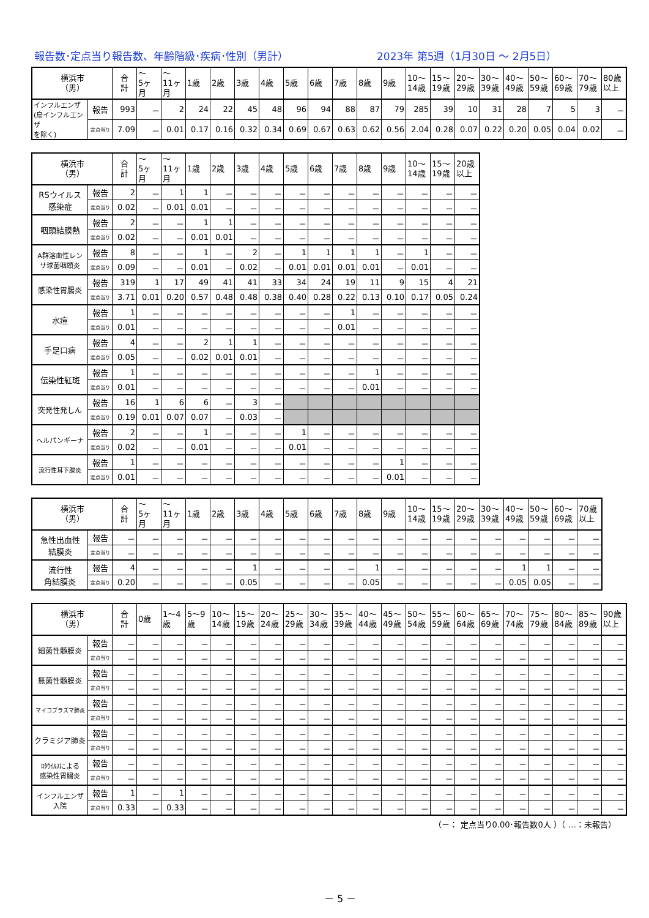報告数･定点当り報告数、年齢階級･疾病･性別（男計） 2023年 第5週（1月30日 ～ 2月5日）
| 横浜市 （男） | | 合 計 | ～ 5ヶ 月 | ～ 11ヶ 月 | 1歳 | 2歳 | 3歳 | 4歳 | 5歳 | 6歳 | 7歳 | 8歳 | 9歳 | 10～ 14歳 | 15～ 19歳 | 20～ 29歳 | 30～ 39歳 | 40～ 49歳 | 50～ 59歳 | 60～ 69歳 | 70～ 79歳 | 80歳 以上 |
| --- | --- | --- | --- | --- | --- | --- | --- | --- | --- | --- | --- | --- | --- | --- | --- | --- | --- | --- | --- | --- | --- | --- |
| インフルエンザ (鳥インフルエンザ を除く) | 報告 | 993 | － | 2 | 24 | 22 | 45 | 48 | 96 | 94 | 88 | 87 | 79 | 285 | 39 | 10 | 31 | 28 | 7 | 5 | 3 | － |
| | 定点当り | 7.09 | － | 0.01 | 0.17 | 0.16 | 0.32 | 0.34 | 0.69 | 0.67 | 0.63 | 0.62 | 0.56 | 2.04 | 0.28 | 0.07 | 0.22 | 0.20 | 0.05 | 0.04 | 0.02 | － |
| 横浜市 （男） | | 合 計 | ～ 5ヶ 月 | ～ 11ヶ 月 | 1歳 | 2歳 | 3歳 | 4歳 | 5歳 | 6歳 | 7歳 | 8歳 | 9歳 | 10～ 14歳 | 15～ 19歳 | 20歳 以上 |
| --- | --- | --- | --- | --- | --- | --- | --- | --- | --- | --- | --- | --- | --- | --- | --- | --- |
| RSウイルス 感染症 | 報告 | 2 | － | 1 | 1 | － | － | － | － | － | － | － | － | － | － | － |
| | 定点当り | 0.02 | － | 0.01 | 0.01 | － | － | － | － | － | － | － | － | － | － | － |
| 咽頭結膜熱 | 報告 | 2 | － | － | 1 | 1 | － | － | － | － | － | － | － | － | － | － |
| | 定点当り | 0.02 | － | － | 0.01 | 0.01 | － | － | － | － | － | － | － | － | － | － |
| A群溶血性レン サ球菌咽頭炎 | 報告 | 8 | － | － | 1 | － | 2 | － | 1 | 1 | 1 | 1 | － | 1 | － | － |
| | 定点当り | 0.09 | － | － | 0.01 | － | 0.02 | － | 0.01 | 0.01 | 0.01 | 0.01 | － | 0.01 | － | － |
| 感染性胃腸炎 | 報告 | 319 | 1 | 17 | 49 | 41 | 41 | 33 | 34 | 24 | 19 | 11 | 9 | 15 | 4 | 21 |
| | 定点当り | 3.71 | 0.01 | 0.20 | 0.57 | 0.48 | 0.48 | 0.38 | 0.40 | 0.28 | 0.22 | 0.13 | 0.10 | 0.17 | 0.05 | 0.24 |
| 水痘 | 報告 | 1 | － | － | － | － | － | － | － | － | 1 | － | － | － | － | － |
| | 定点当り | 0.01 | － | － | － | － | － | － | － | － | 0.01 | － | － | － | － | － |
| 手足口病 | 報告 | 4 | － | － | 2 | 1 | 1 | － | － | － | － | － | － | － | － | － |
| | 定点当り | 0.05 | － | － | 0.02 | 0.01 | 0.01 | － | － | － | － | － | － | － | － | － |
| 伝染性紅斑 | 報告 | 1 | － | － | － | － | － | － | － | － | － | 1 | － | － | － | － |
| | 定点当り | 0.01 | － | － | － | － | － | － | － | － | － | 0.01 | － | － | － | － |
| 突発性発しん | 報告 | 16 | 1 | 6 | 6 | － | 3 | － | | | | | | | | |
| | 定点当り | 0.19 | 0.01 | 0.07 | 0.07 | － | 0.03 | － | | | | | | | | |
| ヘルパンギーナ | 報告 | 2 | － | － | 1 | － | － | － | 1 | － | － | － | － | － | － | － |
| | 定点当り | 0.02 | － | － | 0.01 | － | － | － | 0.01 | － | － | － | － | － | － | － |
| 流行性耳下腺炎 | 報告 | 1 | － | － | － | － | － | － | － | － | － | － | 1 | － | － | － |
| | 定点当り | 0.01 | － | － | － | － | － | － | － | － | － | － | 0.01 | － | － | － |
| 横浜市 （男） | | 合 計 | ～ 5ヶ 月 | ～ 11ヶ 月 | 1歳 | 2歳 | 3歳 | 4歳 | 5歳 | 6歳 | 7歳 | 8歳 | 9歳 | 10～ 14歳 | 15～ 19歳 | 20～ 29歳 | 30～ 39歳 | 40～ 49歳 | 50～ 59歳 | 60～ 69歳 | 70歳 以上 |
| --- | --- | --- | --- | --- | --- | --- | --- | --- | --- | --- | --- | --- | --- | --- | --- | --- | --- | --- | --- | --- | --- |
| 急性出血性 結膜炎 | 報告 | － | － | － | － | － | － | － | － | － | － | － | － | － | － | － | － | － | － | － | － |
| | 定点当り | － | － | － | － | － | － | － | － | － | － | － | － | － | － | － | － | － | － | － | － |
| 流行性 角結膜炎 | 報告 | 4 | － | － | － | － | 1 | － | － | － | － | 1 | － | － | － | － | － | 1 | 1 | － | － |
| | 定点当り | 0.20 | － | － | － | － | 0.05 | － | － | － | － | 0.05 | － | － | － | － | － | 0.05 | 0.05 | － | － |
| 横浜市 （男） | | 合 計 | 0歳 | 1～4 歳 | 5～9 歳 | 10～ 14歳 | 15～ 19歳 | 20～ 24歳 | 25～ 29歳 | 30～ 34歳 | 35～ 39歳 | 40～ 44歳 | 45～ 49歳 | 50～ 54歳 | 55～ 59歳 | 60～ 64歳 | 65～ 69歳 | 70～ 74歳 | 75～ 79歳 | 80～ 84歳 | 85～ 89歳 | 90歳 以上 |
| --- | --- | --- | --- | --- | --- | --- | --- | --- | --- | --- | --- | --- | --- | --- | --- | --- | --- | --- | --- | --- | --- | --- |
| 細菌性髄膜炎 | 報告 | － | － | － | － | － | － | － | － | － | － | － | － | － | － | － | － | － | － | － | － | － |
| | 定点当り | － | － | － | － | － | － | － | － | － | － | － | － | － | － | － | － | － | － | － | － | － |
| 無菌性髄膜炎 | 報告 | － | － | － | － | － | － | － | － | － | － | － | － | － | － | － | － | － | － | － | － | － |
| | 定点当り | － | － | － | － | － | － | － | － | － | － | － | － | － | － | － | － | － | － | － | － | － |
| マイコプラズマ肺炎 | 報告 | － | － | － | － | － | － | － | － | － | － | － | － | － | － | － | － | － | － | － | － | － |
| | 定点当り | － | － | － | － | － | － | － | － | － | － | － | － | － | － | － | － | － | － | － | － | － |
| クラミジア肺炎 | 報告 | － | － | － | － | － | － | － | － | － | － | － | － | － | － | － | － | － | － | － | － | － |
| | 定点当り | － | － | － | － | － | － | － | － | － | － | － | － | － | － | － | － | － | － | － | － | － |
| ﾛﾀｳｲﾙｽによる 感染性胃腸炎 | 報告 | － | － | － | － | － | － | － | － | － | － | － | － | － | － | － | － | － | － | － | － | － |
| | 定点当り | － | － | － | － | － | － | － | － | － | － | － | － | － | － | － | － | － | － | － | － | － |
| インフルエンザ 入院 | 報告 | 1 | － | 1 | － | － | － | － | － | － | － | － | － | － | － | － | － | － | － | － | － | － |
| | 定点当り | 0.33 | － | 0.33 | － | － | － | － | － | － | － | － | － | － | － | － | － | － | － | － | － | － |
（－： 定点当り0.00･報告数0人 ）（ …：未報告）
－ 5 －